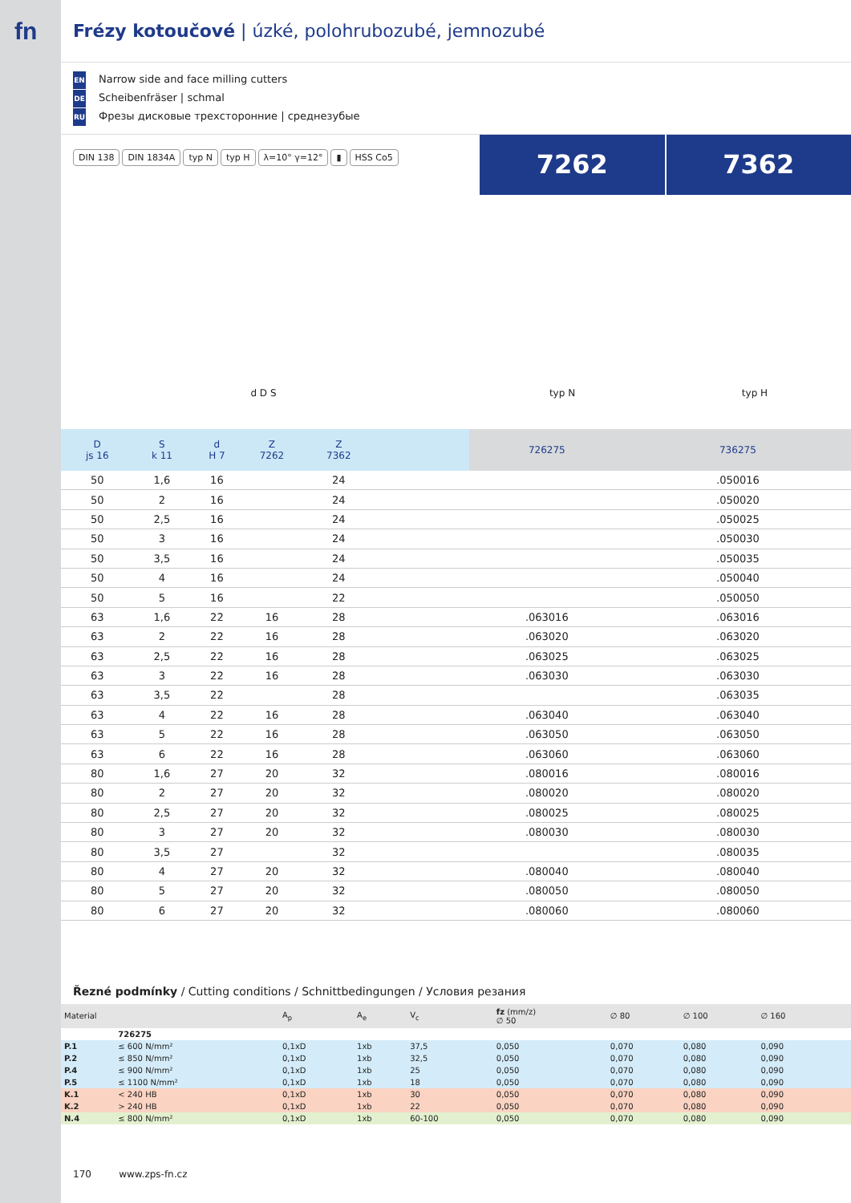fn
Frézy kotoučové | úzké, polohrubozubé, jemnozubé
EN Narrow side and face milling cutters
DE Scheibenfräser | schmal
RU Фрезы дисковые трехсторонние | среднезубые
DIN 138 DIN 1834A typ N typ H λ=10° γ=12° ▮ HSS Co5
7262 7362
d D S typ N typ H
| D js 16 | S k 11 | d H 7 | Z 7262 | Z 7362 | | 726275 | 736275 |
| --- | --- | --- | --- | --- | --- | --- | --- |
| 50 | 1,6 | 16 | | 24 | | | .050016 |
| 50 | 2 | 16 | | 24 | | | .050020 |
| 50 | 2,5 | 16 | | 24 | | | .050025 |
| 50 | 3 | 16 | | 24 | | | .050030 |
| 50 | 3,5 | 16 | | 24 | | | .050035 |
| 50 | 4 | 16 | | 24 | | | .050040 |
| 50 | 5 | 16 | | 22 | | | .050050 |
| 63 | 1,6 | 22 | 16 | 28 | | .063016 | .063016 |
| 63 | 2 | 22 | 16 | 28 | | .063020 | .063020 |
| 63 | 2,5 | 22 | 16 | 28 | | .063025 | .063025 |
| 63 | 3 | 22 | 16 | 28 | | .063030 | .063030 |
| 63 | 3,5 | 22 | | 28 | | | .063035 |
| 63 | 4 | 22 | 16 | 28 | | .063040 | .063040 |
| 63 | 5 | 22 | 16 | 28 | | .063050 | .063050 |
| 63 | 6 | 22 | 16 | 28 | | .063060 | .063060 |
| 80 | 1,6 | 27 | 20 | 32 | | .080016 | .080016 |
| 80 | 2 | 27 | 20 | 32 | | .080020 | .080020 |
| 80 | 2,5 | 27 | 20 | 32 | | .080025 | .080025 |
| 80 | 3 | 27 | 20 | 32 | | .080030 | .080030 |
| 80 | 3,5 | 27 | | 32 | | | .080035 |
| 80 | 4 | 27 | 20 | 32 | | .080040 | .080040 |
| 80 | 5 | 27 | 20 | 32 | | .080050 | .080050 |
| 80 | 6 | 27 | 20 | 32 | | .080060 | .080060 |
Řezné podmínky / Cutting conditions / Schnittbedingungen / Условия резания
| Material | | A<sub>p</sub> | A<sub>e</sub> | V<sub>c</sub> | fz (mm/z) ∅ 50 | ∅ 80 | ∅ 100 | ∅ 160 | |
| --- | --- | --- | --- | --- | --- | --- | --- | --- | --- |
| | 726275 | | | | | | | | |
| P.1 | ≤ 600 N/mm² | 0,1xD | 1xb | 37,5 | 0,050 | 0,070 | 0,080 | 0,090 | |
| P.2 | ≤ 850 N/mm² | 0,1xD | 1xb | 32,5 | 0,050 | 0,070 | 0,080 | 0,090 | |
| P.4 | ≤ 900 N/mm² | 0,1xD | 1xb | 25 | 0,050 | 0,070 | 0,080 | 0,090 | |
| P.5 | ≤ 1100 N/mm² | 0,1xD | 1xb | 18 | 0,050 | 0,070 | 0,080 | 0,090 | |
| K.1 | < 240 HB | 0,1xD | 1xb | 30 | 0,050 | 0,070 | 0,080 | 0,090 | |
| K.2 | > 240 HB | 0,1xD | 1xb | 22 | 0,050 | 0,070 | 0,080 | 0,090 | |
| N.4 | ≤ 800 N/mm² | 0,1xD | 1xb | 60-100 | 0,050 | 0,070 | 0,080 | 0,090 | |
170 www.zps-fn.cz